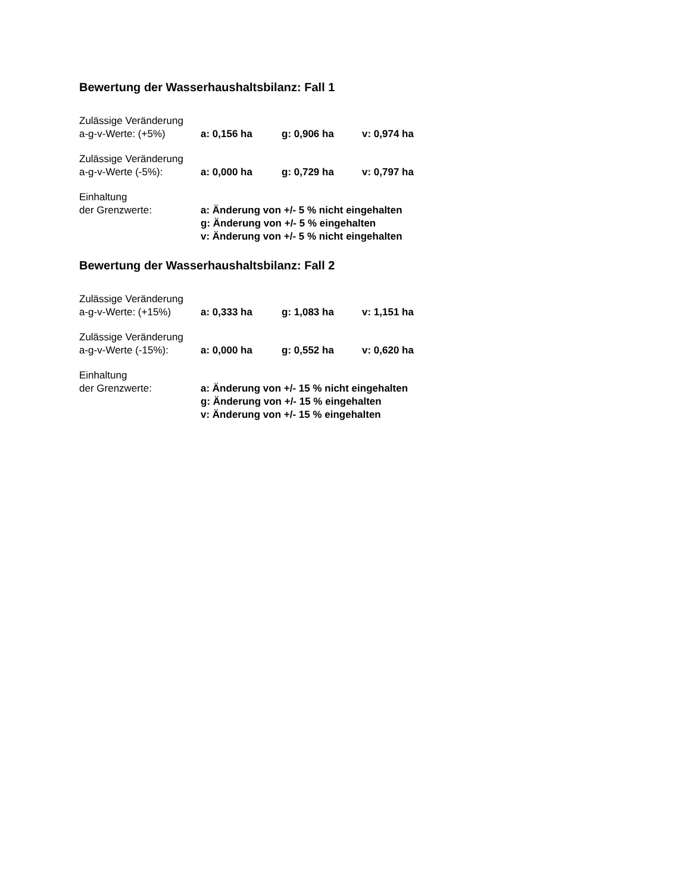Bewertung der Wasserhaushaltsbilanz: Fall 1
| Zulässige Veränderung | | | |
| a-g-v-Werte: (+5%) | a: 0,156 ha | g: 0,906 ha | v: 0,974 ha |
| Zulässige Veränderung | | | |
| a-g-v-Werte (-5%): | a: 0,000 ha | g: 0,729 ha | v: 0,797 ha |
| Einhaltung | |
| der Grenzwerte: | a: Änderung von +/- 5 % nicht eingehalten |
| | g: Änderung von +/- 5 % eingehalten |
| | v: Änderung von +/- 5 % nicht eingehalten |
Bewertung der Wasserhaushaltsbilanz: Fall 2
| Zulässige Veränderung | | | |
| a-g-v-Werte: (+15%) | a: 0,333 ha | g: 1,083 ha | v: 1,151 ha |
| Zulässige Veränderung | | | |
| a-g-v-Werte (-15%): | a: 0,000 ha | g: 0,552 ha | v: 0,620 ha |
| Einhaltung | |
| der Grenzwerte: | a: Änderung von +/- 15 % nicht eingehalten |
| | g: Änderung von +/- 15 % eingehalten |
| | v: Änderung von +/- 15 % eingehalten |